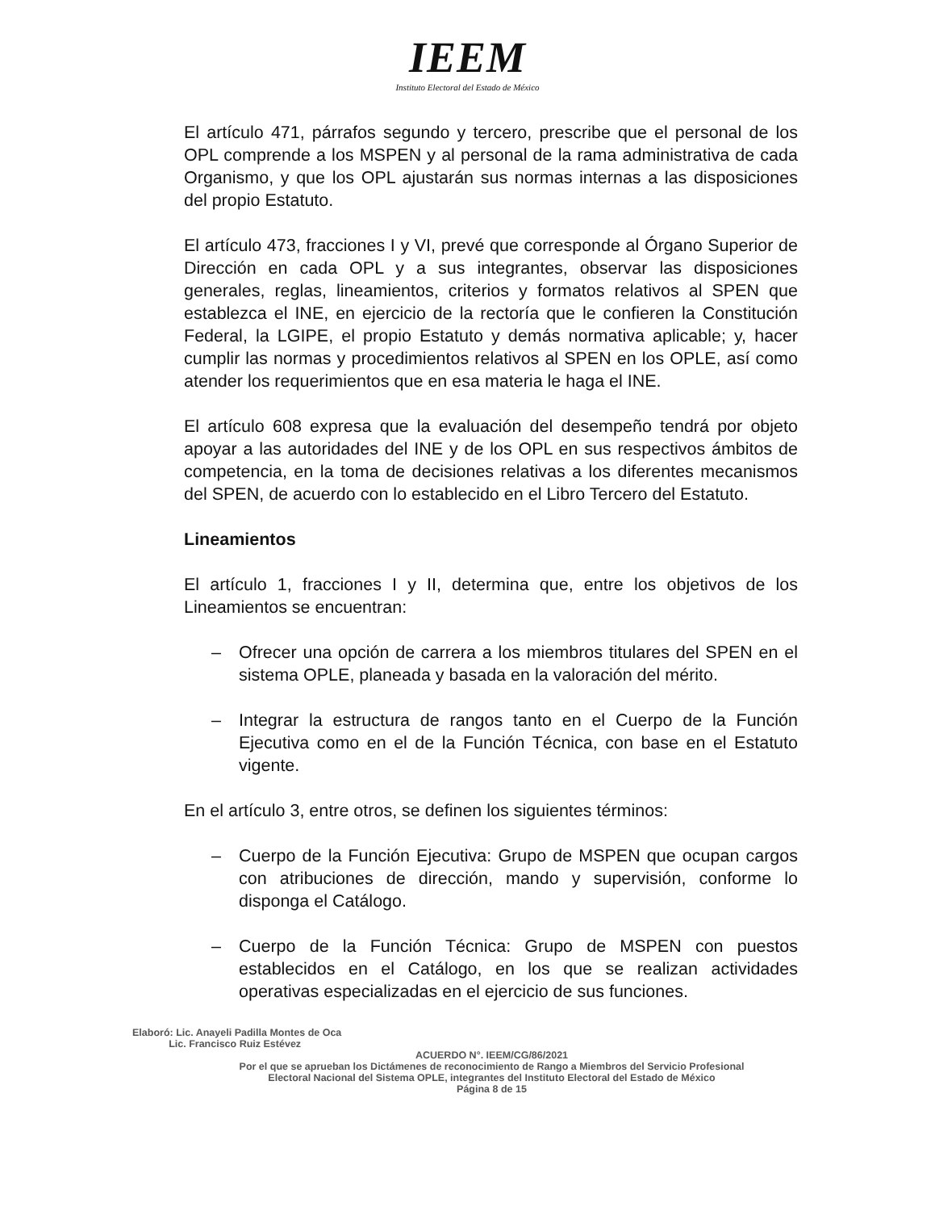IEEM
Instituto Electoral del Estado de México
El artículo 471, párrafos segundo y tercero, prescribe que el personal de los OPL comprende a los MSPEN y al personal de la rama administrativa de cada Organismo, y que los OPL ajustarán sus normas internas a las disposiciones del propio Estatuto.
El artículo 473, fracciones I y VI, prevé que corresponde al Órgano Superior de Dirección en cada OPL y a sus integrantes, observar las disposiciones generales, reglas, lineamientos, criterios y formatos relativos al SPEN que establezca el INE, en ejercicio de la rectoría que le confieren la Constitución Federal, la LGIPE, el propio Estatuto y demás normativa aplicable; y, hacer cumplir las normas y procedimientos relativos al SPEN en los OPLE, así como atender los requerimientos que en esa materia le haga el INE.
El artículo 608 expresa que la evaluación del desempeño tendrá por objeto apoyar a las autoridades del INE y de los OPL en sus respectivos ámbitos de competencia, en la toma de decisiones relativas a los diferentes mecanismos del SPEN, de acuerdo con lo establecido en el Libro Tercero del Estatuto.
Lineamientos
El artículo 1, fracciones I y II, determina que, entre los objetivos de los Lineamientos se encuentran:
– Ofrecer una opción de carrera a los miembros titulares del SPEN en el sistema OPLE, planeada y basada en la valoración del mérito.
– Integrar la estructura de rangos tanto en el Cuerpo de la Función Ejecutiva como en el de la Función Técnica, con base en el Estatuto vigente.
En el artículo 3, entre otros, se definen los siguientes términos:
– Cuerpo de la Función Ejecutiva: Grupo de MSPEN que ocupan cargos con atribuciones de dirección, mando y supervisión, conforme lo disponga el Catálogo.
– Cuerpo de la Función Técnica: Grupo de MSPEN con puestos establecidos en el Catálogo, en los que se realizan actividades operativas especializadas en el ejercicio de sus funciones.
Elaboró: Lic. Anayeli Padilla Montes de Oca
Lic. Francisco Ruiz Estévez
ACUERDO N°. IEEM/CG/86/2021
Por el que se aprueban los Dictámenes de reconocimiento de Rango a Miembros del Servicio Profesional
Electoral Nacional del Sistema OPLE, integrantes del Instituto Electoral del Estado de México
Página 8 de 15